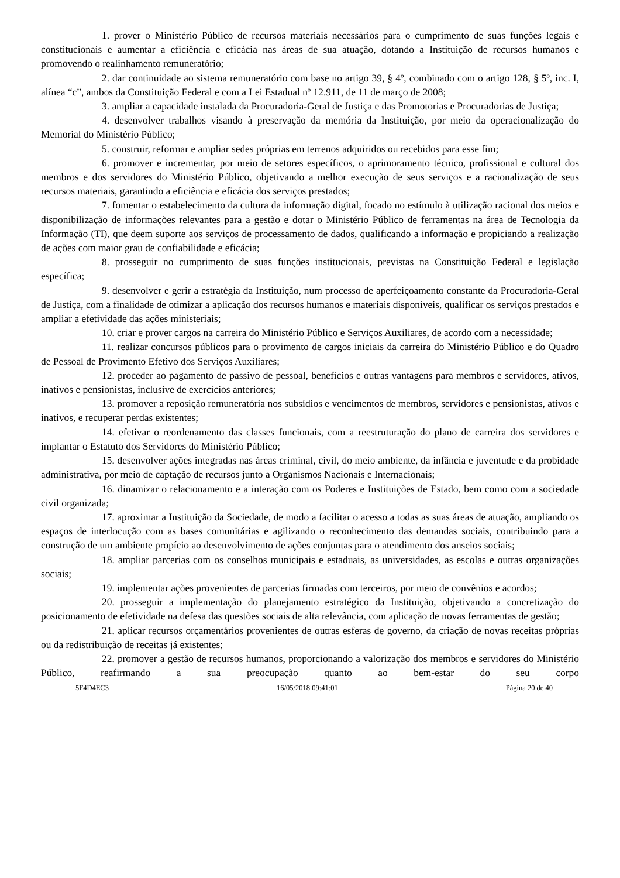1. prover o Ministério Público de recursos materiais necessários para o cumprimento de suas funções legais e constitucionais e aumentar a eficiência e eficácia nas áreas de sua atuação, dotando a Instituição de recursos humanos e promovendo o realinhamento remuneratório;
2. dar continuidade ao sistema remuneratório com base no artigo 39, § 4º, combinado com o artigo 128, § 5º, inc. I, alínea “c”, ambos da Constituição Federal e com a Lei Estadual nº 12.911, de 11 de março de 2008;
3. ampliar a capacidade instalada da Procuradoria-Geral de Justiça e das Promotorias e Procuradorias de Justiça;
4. desenvolver trabalhos visando à preservação da memória da Instituição, por meio da operacionalização do Memorial do Ministério Público;
5. construir, reformar e ampliar sedes próprias em terrenos adquiridos ou recebidos para esse fim;
6. promover e incrementar, por meio de setores específicos, o aprimoramento técnico, profissional e cultural dos membros e dos servidores do Ministério Público, objetivando a melhor execução de seus serviços e a racionalização de seus recursos materiais, garantindo a eficiência e eficácia dos serviços prestados;
7. fomentar o estabelecimento da cultura da informação digital, focado no estímulo à utilização racional dos meios e disponibilização de informações relevantes para a gestão e dotar o Ministério Público de ferramentas na área de Tecnologia da Informação (TI), que deem suporte aos serviços de processamento de dados, qualificando a informação e propiciando a realização de ações com maior grau de confiabilidade e eficácia;
8. prosseguir no cumprimento de suas funções institucionais, previstas na Constituição Federal e legislação específica;
9. desenvolver e gerir a estratégia da Instituição, num processo de aperfeiçoamento constante da Procuradoria-Geral de Justiça, com a finalidade de otimizar a aplicação dos recursos humanos e materiais disponíveis, qualificar os serviços prestados e ampliar a efetividade das ações ministeriais;
10. criar e prover cargos na carreira do Ministério Público e Serviços Auxiliares, de acordo com a necessidade;
11. realizar concursos públicos para o provimento de cargos iniciais da carreira do Ministério Público e do Quadro de Pessoal de Provimento Efetivo dos Serviços Auxiliares;
12. proceder ao pagamento de passivo de pessoal, benefícios e outras vantagens para membros e servidores, ativos, inativos e pensionistas, inclusive de exercícios anteriores;
13. promover a reposição remuneratória nos subsídios e vencimentos de membros, servidores e pensionistas, ativos e inativos, e recuperar perdas existentes;
14. efetivar o reordenamento das classes funcionais, com a reestruturação do plano de carreira dos servidores e implantar o Estatuto dos Servidores do Ministério Público;
15. desenvolver ações integradas nas áreas criminal, civil, do meio ambiente, da infância e juventude e da probidade administrativa, por meio de captação de recursos junto a Organismos Nacionais e Internacionais;
16. dinamizar o relacionamento e a interação com os Poderes e Instituições de Estado, bem como com a sociedade civil organizada;
17. aproximar a Instituição da Sociedade, de modo a facilitar o acesso a todas as suas áreas de atuação, ampliando os espaços de interlocução com as bases comunitárias e agilizando o reconhecimento das demandas sociais, contribuindo para a construção de um ambiente propício ao desenvolvimento de ações conjuntas para o atendimento dos anseios sociais;
18. ampliar parcerias com os conselhos municipais e estaduais, as universidades, as escolas e outras organizações sociais;
19. implementar ações provenientes de parcerias firmadas com terceiros, por meio de convênios e acordos;
20. prosseguir a implementação do planejamento estratégico da Instituição, objetivando a concretização do posicionamento de efetividade na defesa das questões sociais de alta relevância, com aplicação de novas ferramentas de gestão;
21. aplicar recursos orçamentários provenientes de outras esferas de governo, da criação de novas receitas próprias ou da redistribuição de receitas já existentes;
22. promover a gestão de recursos humanos, proporcionando a valorização dos membros e servidores do Ministério Público, reafirmando a sua preocupação quanto ao bem-estar do seu corpo
5F4D4EC3 16/05/2018 09:41:01 Página 20 de 40